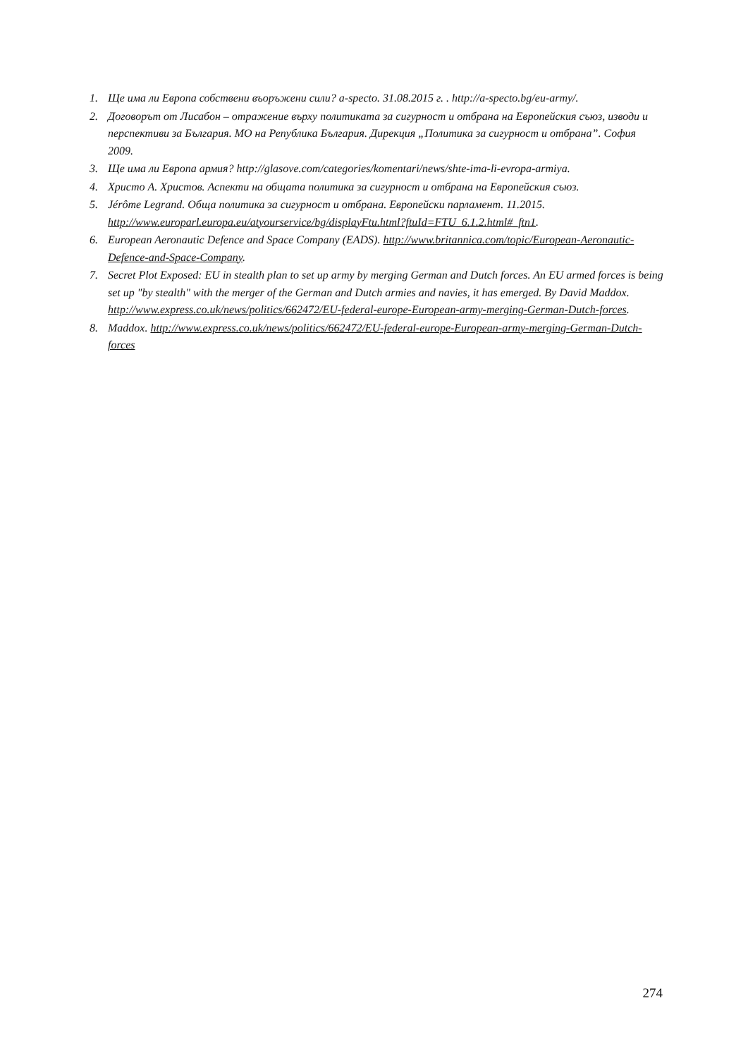1. Ще има ли Европа собствени въоръжени сили? a-specto. 31.08.2015 г. . http://a-specto.bg/eu-army/.
2. Договорът от Лисабон – отражение върху политиката за сигурност и отбрана на Европейския съюз, изводи и перспективи за България. МО на Република България. Дирекция „Политика за сигурност и отбрана”. София 2009.
3. Ще има ли Европа армия? http://glasove.com/categories/komentari/news/shte-ima-li-evropa-armiya.
4. Христо А. Христов. Аспекти на общата политика за сигурност и отбрана на Европейския съюз.
5. Jérôme Legrand. Обща политика за сигурност и отбрана. Европейски парламент. 11.2015. http://www.europarl.europa.eu/atyourservice/bg/displayFtu.html?ftuId=FTU_6.1.2.html#_ftn1.
6. European Aeronautic Defence and Space Company (EADS). http://www.britannica.com/topic/European-Aeronautic-Defence-and-Space-Company.
7. Secret Plot Exposed: EU in stealth plan to set up army by merging German and Dutch forces. An EU armed forces is being set up "by stealth" with the merger of the German and Dutch armies and navies, it has emerged. By David Maddox. http://www.express.co.uk/news/politics/662472/EU-federal-europe-European-army-merging-German-Dutch-forces.
8. Maddox. http://www.express.co.uk/news/politics/662472/EU-federal-europe-European-army-merging-German-Dutch-forces
274